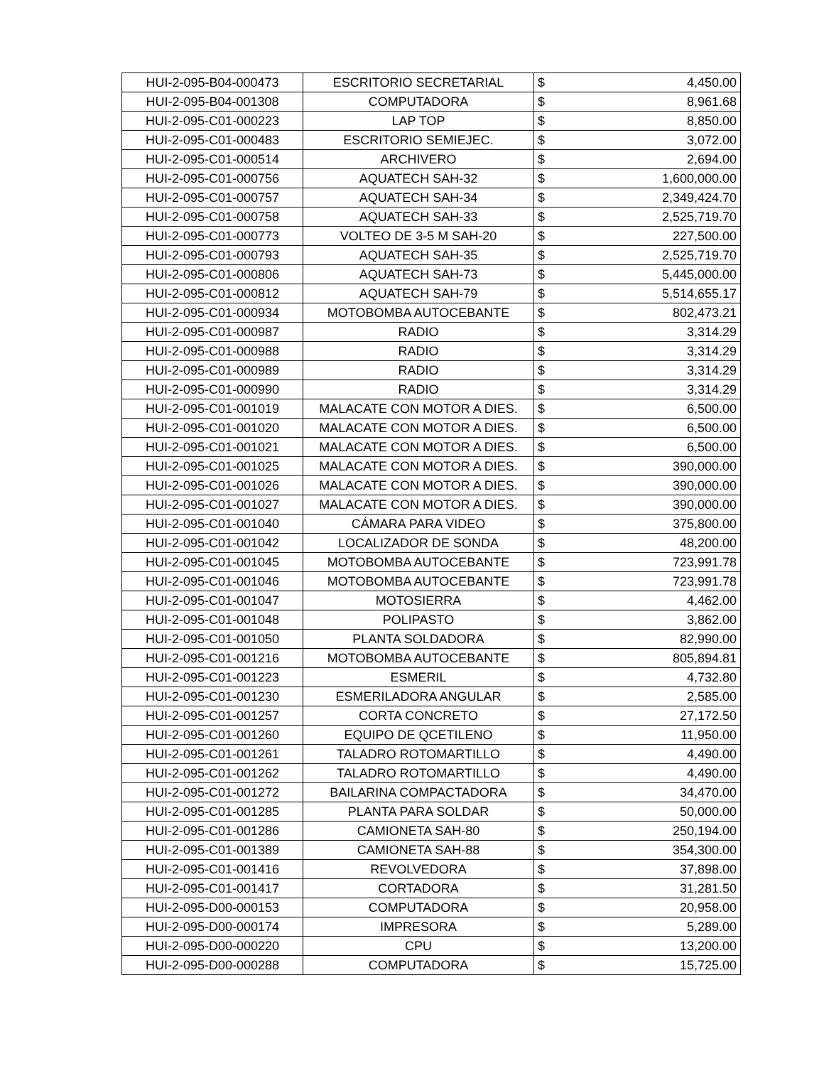| HUI-2-095-B04-000473 | ESCRITORIO SECRETARIAL | $ | 4,450.00 |
| HUI-2-095-B04-001308 | COMPUTADORA | $ | 8,961.68 |
| HUI-2-095-C01-000223 | LAP TOP | $ | 8,850.00 |
| HUI-2-095-C01-000483 | ESCRITORIO SEMIEJEC. | $ | 3,072.00 |
| HUI-2-095-C01-000514 | ARCHIVERO | $ | 2,694.00 |
| HUI-2-095-C01-000756 | AQUATECH SAH-32 | $ | 1,600,000.00 |
| HUI-2-095-C01-000757 | AQUATECH SAH-34 | $ | 2,349,424.70 |
| HUI-2-095-C01-000758 | AQUATECH SAH-33 | $ | 2,525,719.70 |
| HUI-2-095-C01-000773 | VOLTEO DE 3-5 M SAH-20 | $ | 227,500.00 |
| HUI-2-095-C01-000793 | AQUATECH SAH-35 | $ | 2,525,719.70 |
| HUI-2-095-C01-000806 | AQUATECH SAH-73 | $ | 5,445,000.00 |
| HUI-2-095-C01-000812 | AQUATECH SAH-79 | $ | 5,514,655.17 |
| HUI-2-095-C01-000934 | MOTOBOMBA AUTOCEBANTE | $ | 802,473.21 |
| HUI-2-095-C01-000987 | RADIO | $ | 3,314.29 |
| HUI-2-095-C01-000988 | RADIO | $ | 3,314.29 |
| HUI-2-095-C01-000989 | RADIO | $ | 3,314.29 |
| HUI-2-095-C01-000990 | RADIO | $ | 3,314.29 |
| HUI-2-095-C01-001019 | MALACATE CON MOTOR A DIES. | $ | 6,500.00 |
| HUI-2-095-C01-001020 | MALACATE CON MOTOR A DIES. | $ | 6,500.00 |
| HUI-2-095-C01-001021 | MALACATE CON MOTOR A DIES. | $ | 6,500.00 |
| HUI-2-095-C01-001025 | MALACATE CON MOTOR A DIES. | $ | 390,000.00 |
| HUI-2-095-C01-001026 | MALACATE CON MOTOR A DIES. | $ | 390,000.00 |
| HUI-2-095-C01-001027 | MALACATE CON MOTOR A DIES. | $ | 390,000.00 |
| HUI-2-095-C01-001040 | CÁMARA PARA VIDEO | $ | 375,800.00 |
| HUI-2-095-C01-001042 | LOCALIZADOR DE SONDA | $ | 48,200.00 |
| HUI-2-095-C01-001045 | MOTOBOMBA AUTOCEBANTE | $ | 723,991.78 |
| HUI-2-095-C01-001046 | MOTOBOMBA AUTOCEBANTE | $ | 723,991.78 |
| HUI-2-095-C01-001047 | MOTOSIERRA | $ | 4,462.00 |
| HUI-2-095-C01-001048 | POLIPASTO | $ | 3,862.00 |
| HUI-2-095-C01-001050 | PLANTA SOLDADORA | $ | 82,990.00 |
| HUI-2-095-C01-001216 | MOTOBOMBA AUTOCEBANTE | $ | 805,894.81 |
| HUI-2-095-C01-001223 | ESMERIL | $ | 4,732.80 |
| HUI-2-095-C01-001230 | ESMERILADORA ANGULAR | $ | 2,585.00 |
| HUI-2-095-C01-001257 | CORTA CONCRETO | $ | 27,172.50 |
| HUI-2-095-C01-001260 | EQUIPO DE QCETILENO | $ | 11,950.00 |
| HUI-2-095-C01-001261 | TALADRO ROTOMARTILLO | $ | 4,490.00 |
| HUI-2-095-C01-001262 | TALADRO ROTOMARTILLO | $ | 4,490.00 |
| HUI-2-095-C01-001272 | BAILARINA COMPACTADORA | $ | 34,470.00 |
| HUI-2-095-C01-001285 | PLANTA PARA SOLDAR | $ | 50,000.00 |
| HUI-2-095-C01-001286 | CAMIONETA SAH-80 | $ | 250,194.00 |
| HUI-2-095-C01-001389 | CAMIONETA SAH-88 | $ | 354,300.00 |
| HUI-2-095-C01-001416 | REVOLVEDORA | $ | 37,898.00 |
| HUI-2-095-C01-001417 | CORTADORA | $ | 31,281.50 |
| HUI-2-095-D00-000153 | COMPUTADORA | $ | 20,958.00 |
| HUI-2-095-D00-000174 | IMPRESORA | $ | 5,289.00 |
| HUI-2-095-D00-000220 | CPU | $ | 13,200.00 |
| HUI-2-095-D00-000288 | COMPUTADORA | $ | 15,725.00 |